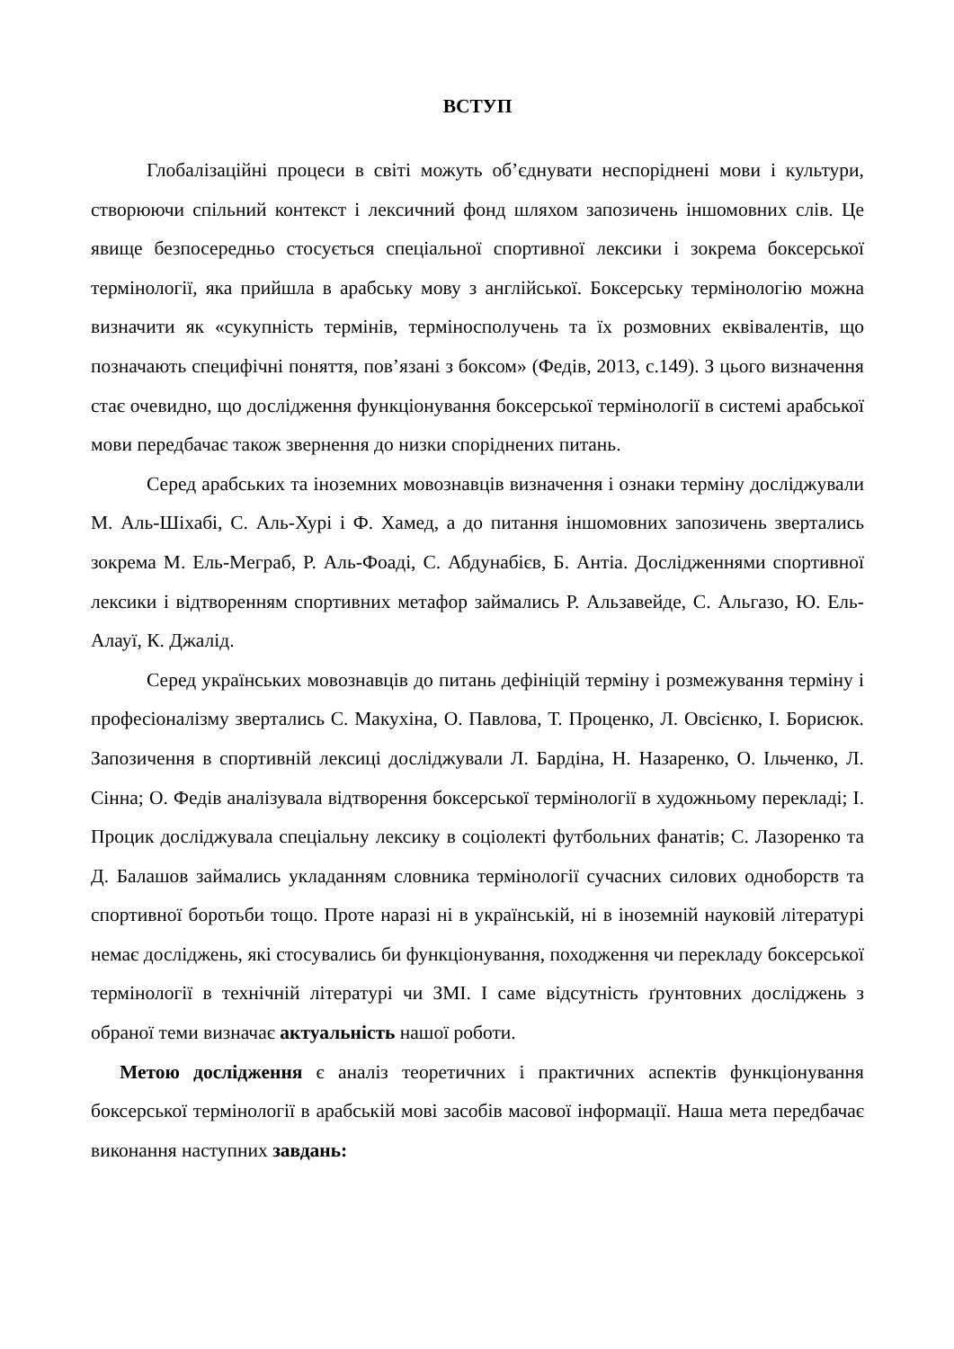ВСТУП
Глобалізаційні процеси в світі можуть об’єднувати неспоріднені мови і культури, створюючи спільний контекст і лексичний фонд шляхом запозичень іншомовних слів. Це явище безпосередньо стосується спеціальної спортивної лексики і зокрема боксерської термінології, яка прийшла в арабську мову з англійської. Боксерську термінологію можна визначити як «сукупність термінів, терміносполучень та їх розмовних еквівалентів, що позначають специфічні поняття, пов’язані з боксом» (Федів, 2013, с.149). З цього визначення стає очевидно, що дослідження функціонування боксерської термінології в системі арабської мови передбачає також звернення до низки споріднених питань.
Серед арабських та іноземних мовознавців визначення і ознаки терміну досліджували М. Аль-Шіхабі, С. Аль-Хурі і Ф. Хамед, а до питання іншомовних запозичень звертались зокрема М. Ель-Мeграб, Р. Аль-Фоаді, С. Абдунабієв, Б. Антіа. Дослідженнями спортивної лексики і відтворенням спортивних метафор займались Р. Альзавейде, С. Альгазо, Ю. Ель-Алауї, К. Джалід.
Серед українських мовознавців до питань дефініцій терміну і розмежування терміну і професіоналізму звертались С. Макухіна, О. Павлова, Т. Проценко, Л. Овсієнко, І. Борисюк. Запозичення в спортивній лексиці досліджували Л. Бардіна, Н. Назаренко, О. Ільченко, Л. Сінна; О. Федів аналізувала відтворення боксерської термінології в художньому перекладі; І. Процик досліджувала спеціальну лексику в соціолекті футбольних фанатів; С. Лазоренко та Д. Балашов займались укладанням словника термінології сучасних силових одноборств та спортивної боротьби тощо. Проте наразі ні в українській, ні в іноземній науковій літературі немає досліджень, які стосувались би функціонування, походження чи перекладу боксерської термінології в технічній літературі чи ЗМІ. І саме відсутність ґрунтовних досліджень з обраної теми визначає актуальність нашої роботи.
Метою дослідження є аналіз теоретичних і практичних аспектів функціонування боксерської термінології в арабській мові засобів масової інформації. Наша мета передбачає виконання наступних завдань: